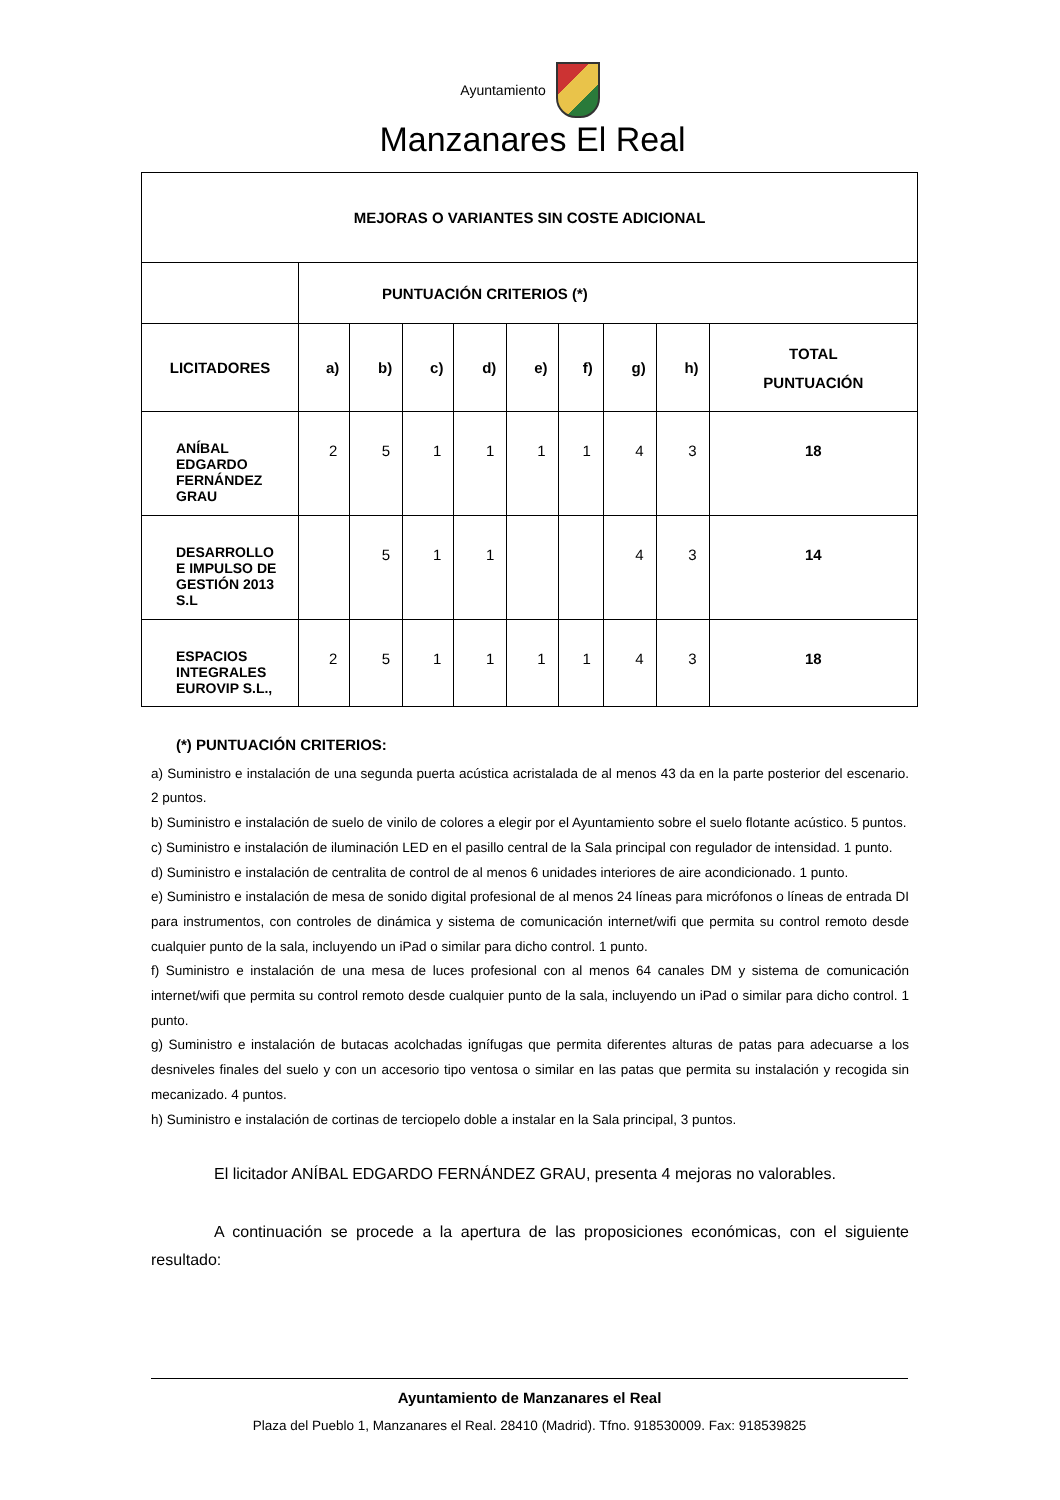Ayuntamiento
Manzanares El Real
| MEJORAS O VARIANTES SIN COSTE ADICIONAL | | | | | | | | | |
| --- | --- | --- | --- | --- | --- | --- | --- | --- | --- |
| | PUNTUACIÓN CRITERIOS (*) | | | | | | | | |
| LICITADORES | a) | b) | c) | d) | e) | f) | g) | h) | TOTAL PUNTUACIÓN |
| ANÍBAL EDGARDO FERNÁNDEZ GRAU | 2 | 5 | 1 | 1 | 1 | 1 | 4 | 3 | 18 |
| DESARROLLO E IMPULSO DE GESTIÓN 2013 S.L | | 5 | 1 | 1 | | | 4 | 3 | 14 |
| ESPACIOS INTEGRALES EUROVIP S.L., | 2 | 5 | 1 | 1 | 1 | 1 | 4 | 3 | 18 |
(*) PUNTUACIÓN CRITERIOS:
a) Suministro e instalación de una segunda puerta acústica acristalada de al menos 43 da en la parte posterior del escenario. 2 puntos.
b) Suministro e instalación de suelo de vinilo de colores a elegir por el Ayuntamiento sobre el suelo flotante acústico. 5 puntos.
c) Suministro e instalación de iluminación LED en el pasillo central de la Sala principal con regulador de intensidad. 1 punto.
d) Suministro e instalación de centralita de control de al menos 6 unidades interiores de aire acondicionado. 1 punto.
e) Suministro e instalación de mesa de sonido digital profesional de al menos 24 líneas para micrófonos o líneas de entrada DI para instrumentos, con controles de dinámica y sistema de comunicación internet/wifi que permita su control remoto desde cualquier punto de la sala, incluyendo un iPad o similar para dicho control. 1 punto.
f) Suministro e instalación de una mesa de luces profesional con al menos 64 canales DM y sistema de comunicación internet/wifi que permita su control remoto desde cualquier punto de la sala, incluyendo un iPad o similar para dicho control. 1 punto.
g) Suministro e instalación de butacas acolchadas ignífugas que permita diferentes alturas de patas para adecuarse a los desniveles finales del suelo y con un accesorio tipo ventosa o similar en las patas que permita su instalación y recogida sin mecanizado. 4 puntos.
h) Suministro e instalación de cortinas de terciopelo doble a instalar en la Sala principal, 3 puntos.
El licitador ANÍBAL EDGARDO FERNÁNDEZ GRAU, presenta 4 mejoras no valorables.
A continuación se procede a la apertura de las proposiciones económicas, con el siguiente resultado:
Ayuntamiento de Manzanares el Real
Plaza del Pueblo 1, Manzanares el Real. 28410 (Madrid). Tfno. 918530009. Fax: 918539825